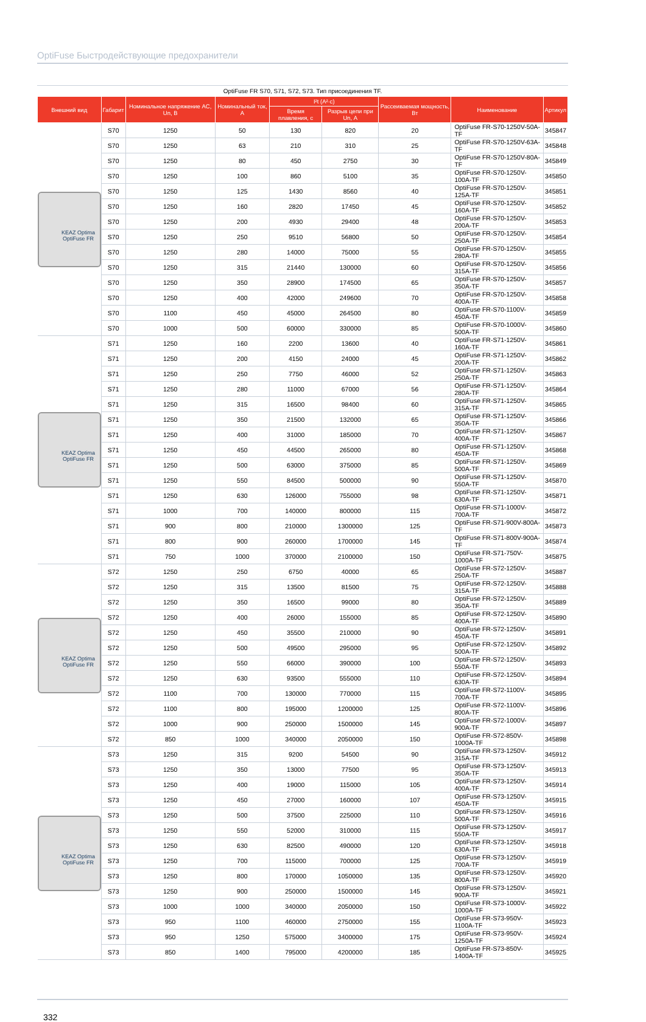OptiFuse Быстродействующие предохранители
OptiFuse FR S70, S71, S72, S73. Тип присоединения TF.
| Внешний вид | Габарит | Номинальное напряжение AC, Un, В | Номинальный ток, А | I²t (A²·c) | | Рассеиваемая мощность, Вт | Наименование | Артикул |
| --- | --- | --- | --- | --- | --- | --- | --- | --- |
| | | | | Время плавления, с | Разрыв цепи при Un, А | | | |
| KEAZ Optima OptiFuse FR | S70 | 1250 | 50 | 130 | 820 | 20 | OptiFuse FR-S70-1250V-50A-TF | 345847 |
| | S70 | 1250 | 63 | 210 | 310 | 25 | OptiFuse FR-S70-1250V-63A-TF | 345848 |
| | S70 | 1250 | 80 | 450 | 2750 | 30 | OptiFuse FR-S70-1250V-80A-TF | 345849 |
| | S70 | 1250 | 100 | 860 | 5100 | 35 | OptiFuse FR-S70-1250V-100A-TF | 345850 |
| | S70 | 1250 | 125 | 1430 | 8560 | 40 | OptiFuse FR-S70-1250V-125A-TF | 345851 |
| | S70 | 1250 | 160 | 2820 | 17450 | 45 | OptiFuse FR-S70-1250V-160A-TF | 345852 |
| | S70 | 1250 | 200 | 4930 | 29400 | 48 | OptiFuse FR-S70-1250V-200A-TF | 345853 |
| | S70 | 1250 | 250 | 9510 | 56800 | 50 | OptiFuse FR-S70-1250V-250A-TF | 345854 |
| | S70 | 1250 | 280 | 14000 | 75000 | 55 | OptiFuse FR-S70-1250V-280A-TF | 345855 |
| | S70 | 1250 | 315 | 21440 | 130000 | 60 | OptiFuse FR-S70-1250V-315A-TF | 345856 |
| | S70 | 1250 | 350 | 28900 | 174500 | 65 | OptiFuse FR-S70-1250V-350A-TF | 345857 |
| | S70 | 1250 | 400 | 42000 | 249600 | 70 | OptiFuse FR-S70-1250V-400A-TF | 345858 |
| | S70 | 1100 | 450 | 45000 | 264500 | 80 | OptiFuse FR-S70-1100V-450A-TF | 345859 |
| | S70 | 1000 | 500 | 60000 | 330000 | 85 | OptiFuse FR-S70-1000V-500A-TF | 345860 |
| KEAZ Optima OptiFuse FR | S71 | 1250 | 160 | 2200 | 13600 | 40 | OptiFuse FR-S71-1250V-160A-TF | 345861 |
| | S71 | 1250 | 200 | 4150 | 24000 | 45 | OptiFuse FR-S71-1250V-200A-TF | 345862 |
| | S71 | 1250 | 250 | 7750 | 46000 | 52 | OptiFuse FR-S71-1250V-250A-TF | 345863 |
| | S71 | 1250 | 280 | 11000 | 67000 | 56 | OptiFuse FR-S71-1250V-280A-TF | 345864 |
| | S71 | 1250 | 315 | 16500 | 98400 | 60 | OptiFuse FR-S71-1250V-315A-TF | 345865 |
| | S71 | 1250 | 350 | 21500 | 132000 | 65 | OptiFuse FR-S71-1250V-350A-TF | 345866 |
| | S71 | 1250 | 400 | 31000 | 185000 | 70 | OptiFuse FR-S71-1250V-400A-TF | 345867 |
| | S71 | 1250 | 450 | 44500 | 265000 | 80 | OptiFuse FR-S71-1250V-450A-TF | 345868 |
| | S71 | 1250 | 500 | 63000 | 375000 | 85 | OptiFuse FR-S71-1250V-500A-TF | 345869 |
| | S71 | 1250 | 550 | 84500 | 500000 | 90 | OptiFuse FR-S71-1250V-550A-TF | 345870 |
| | S71 | 1250 | 630 | 126000 | 755000 | 98 | OptiFuse FR-S71-1250V-630A-TF | 345871 |
| | S71 | 1000 | 700 | 140000 | 800000 | 115 | OptiFuse FR-S71-1000V-700A-TF | 345872 |
| | S71 | 900 | 800 | 210000 | 1300000 | 125 | OptiFuse FR-S71-900V-800A-TF | 345873 |
| | S71 | 800 | 900 | 260000 | 1700000 | 145 | OptiFuse FR-S71-800V-900A-TF | 345874 |
| | S71 | 750 | 1000 | 370000 | 2100000 | 150 | OptiFuse FR-S71-750V-1000A-TF | 345875 |
| KEAZ Optima OptiFuse FR | S72 | 1250 | 250 | 6750 | 40000 | 65 | OptiFuse FR-S72-1250V-250A-TF | 345887 |
| | S72 | 1250 | 315 | 13500 | 81500 | 75 | OptiFuse FR-S72-1250V-315A-TF | 345888 |
| | S72 | 1250 | 350 | 16500 | 99000 | 80 | OptiFuse FR-S72-1250V-350A-TF | 345889 |
| | S72 | 1250 | 400 | 26000 | 155000 | 85 | OptiFuse FR-S72-1250V-400A-TF | 345890 |
| | S72 | 1250 | 450 | 35500 | 210000 | 90 | OptiFuse FR-S72-1250V-450A-TF | 345891 |
| | S72 | 1250 | 500 | 49500 | 295000 | 95 | OptiFuse FR-S72-1250V-500A-TF | 345892 |
| | S72 | 1250 | 550 | 66000 | 390000 | 100 | OptiFuse FR-S72-1250V-550A-TF | 345893 |
| | S72 | 1250 | 630 | 93500 | 555000 | 110 | OptiFuse FR-S72-1250V-630A-TF | 345894 |
| | S72 | 1100 | 700 | 130000 | 770000 | 115 | OptiFuse FR-S72-1100V-700A-TF | 345895 |
| | S72 | 1100 | 800 | 195000 | 1200000 | 125 | OptiFuse FR-S72-1100V-800A-TF | 345896 |
| | S72 | 1000 | 900 | 250000 | 1500000 | 145 | OptiFuse FR-S72-1000V-900A-TF | 345897 |
| | S72 | 850 | 1000 | 340000 | 2050000 | 150 | OptiFuse FR-S72-850V-1000A-TF | 345898 |
| KEAZ Optima OptiFuse FR | S73 | 1250 | 315 | 9200 | 54500 | 90 | OptiFuse FR-S73-1250V-315A-TF | 345912 |
| | S73 | 1250 | 350 | 13000 | 77500 | 95 | OptiFuse FR-S73-1250V-350A-TF | 345913 |
| | S73 | 1250 | 400 | 19000 | 115000 | 105 | OptiFuse FR-S73-1250V-400A-TF | 345914 |
| | S73 | 1250 | 450 | 27000 | 160000 | 107 | OptiFuse FR-S73-1250V-450A-TF | 345915 |
| | S73 | 1250 | 500 | 37500 | 225000 | 110 | OptiFuse FR-S73-1250V-500A-TF | 345916 |
| | S73 | 1250 | 550 | 52000 | 310000 | 115 | OptiFuse FR-S73-1250V-550A-TF | 345917 |
| | S73 | 1250 | 630 | 82500 | 490000 | 120 | OptiFuse FR-S73-1250V-630A-TF | 345918 |
| | S73 | 1250 | 700 | 115000 | 700000 | 125 | OptiFuse FR-S73-1250V-700A-TF | 345919 |
| | S73 | 1250 | 800 | 170000 | 1050000 | 135 | OptiFuse FR-S73-1250V-800A-TF | 345920 |
| | S73 | 1250 | 900 | 250000 | 1500000 | 145 | OptiFuse FR-S73-1250V-900A-TF | 345921 |
| | S73 | 1000 | 1000 | 340000 | 2050000 | 150 | OptiFuse FR-S73-1000V-1000A-TF | 345922 |
| | S73 | 950 | 1100 | 460000 | 2750000 | 155 | OptiFuse FR-S73-950V-1100A-TF | 345923 |
| | S73 | 950 | 1250 | 575000 | 3400000 | 175 | OptiFuse FR-S73-950V-1250A-TF | 345924 |
| | S73 | 850 | 1400 | 795000 | 4200000 | 185 | OptiFuse FR-S73-850V-1400A-TF | 345925 |
332